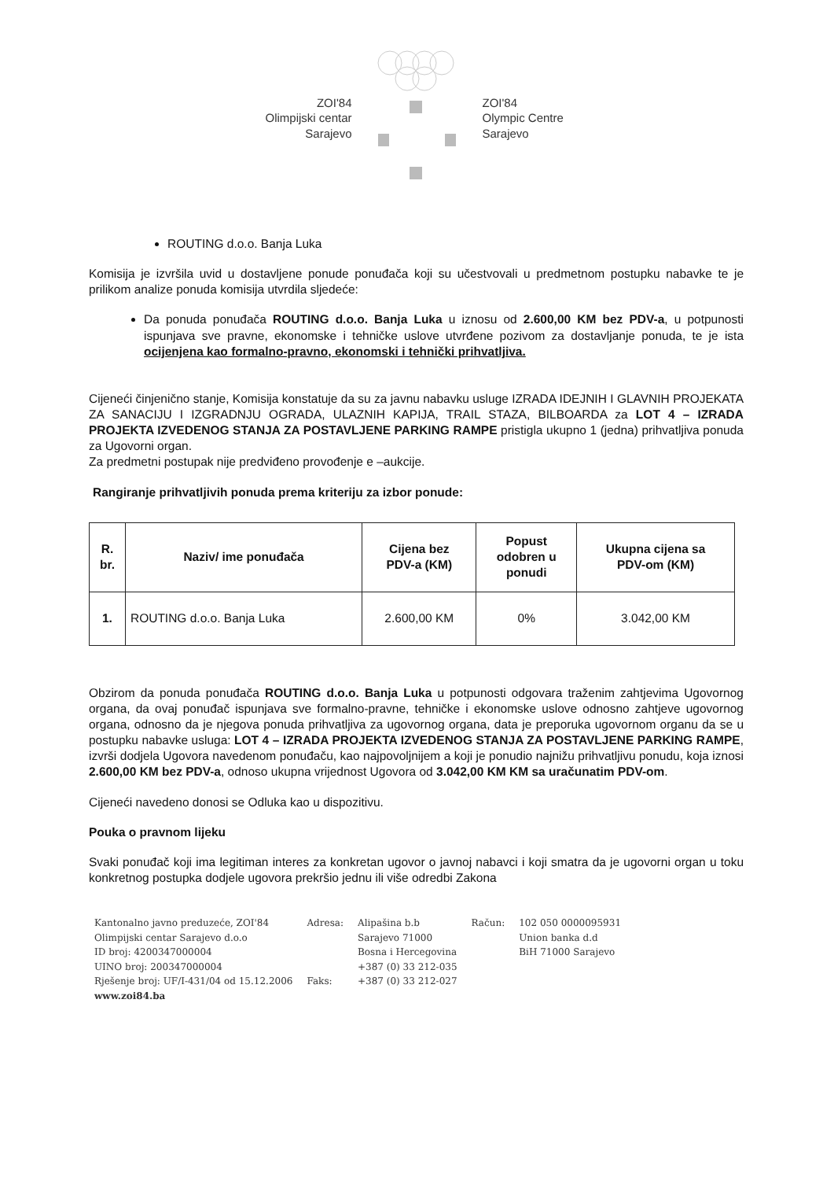ZOI'84
Olimpijski centar
Sarajevo
ZOI'84
Olympic Centre
Sarajevo
ROUTING d.o.o. Banja Luka
Komisija je izvršila uvid u dostavljene ponude ponuđača koji su učestvovali u predmetnom postupku nabavke te je prilikom analize ponuda komisija utvrdila sljedeće:
Da ponuda ponuđača ROUTING d.o.o. Banja Luka u iznosu od 2.600,00 KM bez PDV-a, u potpunosti ispunjava sve pravne, ekonomske i tehničke uslove utvrđene pozivom za dostavljanje ponuda, te je ista ocijenjena kao formalno-pravno, ekonomski i tehnički prihvatljiva.
Cijeneći činjenično stanje, Komisija konstatuje da su za javnu nabavku usluge IZRADA IDEJNIH I GLAVNIH PROJEKATA ZA SANACIJU I IZGRADNJU OGRADA, ULAZNIH KAPIJA, TRAIL STAZA, BILBOARDA za LOT 4 – IZRADA PROJEKTA IZVEDENOG STANJA ZA POSTAVLJENE PARKING RAMPE pristigla ukupno 1 (jedna) prihvatljiva ponuda za Ugovorni organ.
Za predmetni postupak nije predviđeno provođenje e –aukcije.
Rangiranje prihvatljivih ponuda prema kriteriju za izbor ponude:
| R. br. | Naziv/ ime ponuđača | Cijena bez PDV-a (KM) | Popust odobren u ponudi | Ukupna cijena sa PDV-om (KM) |
| --- | --- | --- | --- | --- |
| 1. | ROUTING d.o.o. Banja Luka | 2.600,00 KM | 0% | 3.042,00 KM |
Obzirom da ponuda ponuđača ROUTING d.o.o. Banja Luka u potpunosti odgovara traženim zahtjevima Ugovornog organa, da ovaj ponuđač ispunjava sve formalno-pravne, tehničke i ekonomske uslove odnosno zahtjeve ugovornog organa, odnosno da je njegova ponuda prihvatljiva za ugovornog organa, data je preporuka ugovornom organu da se u postupku nabavke usluga: LOT 4 – IZRADA PROJEKTA IZVEDENOG STANJA ZA POSTAVLJENE PARKING RAMPE, izvrši dodjela Ugovora navedenom ponuđaču, kao najpovoljnijem a koji je ponudio najnižu prihvatljivu ponudu, koja iznosi 2.600,00 KM bez PDV-a, odnoso ukupna vrijednost Ugovora od 3.042,00 KM KM sa uračunatim PDV-om.
Cijeneći navedeno donosi se Odluka kao u dispozitivu.
Pouka o pravnom lijeku
Svaki ponuđač koji ima legitiman interes za konkretan ugovor o javnoj nabavci i koji smatra da je ugovorni organ u toku konkretnog postupka dodjele ugovora prekršio jednu ili više odredbi Zakona
Kantonalno javno preduzeće, ZOI'84
Olimpijski centar Sarajevo d.o.o
ID broj: 4200347000004
UINO broj: 200347000004
Rješenje broj: UF/I-431/04 od 15.12.2006
www.zoi84.ba
Adresa:
Faks:
Alipašina b.b
Sarajevo 71000
Bosna i Hercegovina
+387 (0) 33 212-035
+387 (0) 33 212-027
Račun: 102 050 0000095931
Union banka d.d
BiH 71000 Sarajevo